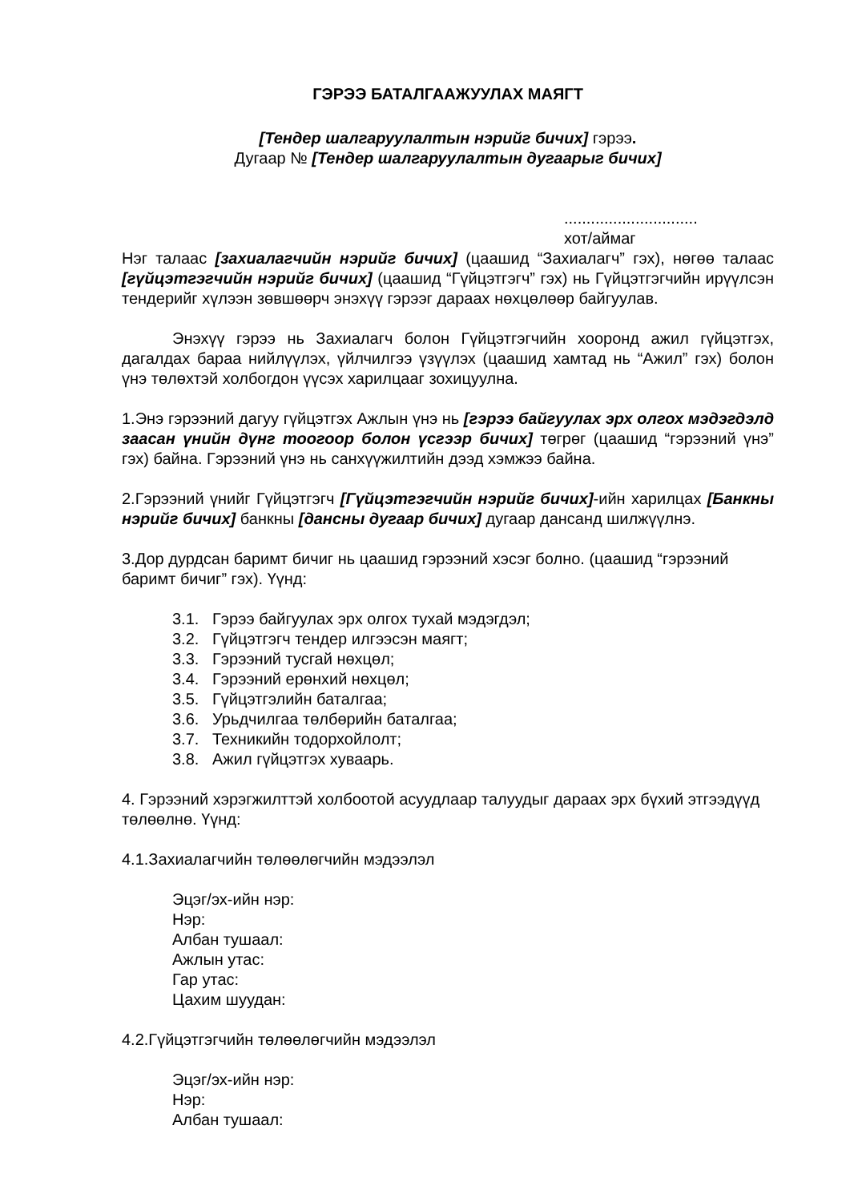ГЭРЭЭ БАТАЛГААЖУУЛАХ МАЯГТ
[Тендер шалгаруулалтын нэрийг бичих] гэрээ.
Дугаар № [Тендер шалгаруулалтын дугаарыг бичих]
..............................
хот/аймаг
Нэг талаас [захиалагчийн нэрийг бичих] (цаашид “Захиалагч” гэх), нөгөө талаас [гүйцэтгэгчийн нэрийг бичих] (цаашид “Гүйцэтгэгч” гэх) нь Гүйцэтгэгчийн ирүүлсэн тендерийг хүлээн зөвшөөрч энэхүү гэрээг дараах нөхцөлөөр байгуулав.
Энэхүү гэрээ нь Захиалагч болон Гүйцэтгэгчийн хооронд ажил гүйцэтгэх, дагалдах бараа нийлүүлэх, үйлчилгээ үзүүлэх (цаашид хамтад нь “Ажил” гэх) болон үнэ төлөхтэй холбогдон үүсэх харилцааг зохицуулна.
1.Энэ гэрээний дагуу гүйцэтгэх Ажлын үнэ нь [гэрээ байгуулах эрх олгох мэдэгдэлд заасан үнийн дүнг тоогоор болон үсгээр бичих] төгрөг (цаашид “гэрээний үнэ” гэх) байна. Гэрээний үнэ нь санхүүжилтийн дээд хэмжээ байна.
2.Гэрээний үнийг Гүйцэтгэгч [Гүйцэтгэгчийн нэрийг бичих]-ийн харилцах [Банкны нэрийг бичих] банкны [дансны дугаар бичих] дугаар дансанд шилжүүлнэ.
3.Дор дурдсан баримт бичиг нь цаашид гэрээний хэсэг болно. (цаашид “гэрээний баримт бичиг” гэх). Үүнд:
3.1. Гэрээ байгуулах эрх олгох тухай мэдэгдэл;
3.2. Гүйцэтгэгч тендер илгээсэн маягт;
3.3. Гэрээний тусгай нөхцөл;
3.4. Гэрээний ерөнхий нөхцөл;
3.5. Гүйцэтгэлийн баталгаа;
3.6. Урьдчилгаа төлбөрийн баталгаа;
3.7. Техникийн тодорхойлолт;
3.8. Ажил гүйцэтгэх хуваарь.
4. Гэрээний хэрэгжилттэй холбоотой асуудлаар талуудыг дараах эрх бүхий этгээдүүд төлөөлнө. Үүнд:
4.1.Захиалагчийн төлөөлөгчийн мэдээлэл
Эцэг/эх-ийн нэр:
Нэр:
Албан тушаал:
Ажлын утас:
Гар утас:
Цахим шуудан:
4.2.Гүйцэтгэгчийн төлөөлөгчийн мэдээлэл
Эцэг/эх-ийн нэр:
Нэр:
Албан тушаал: